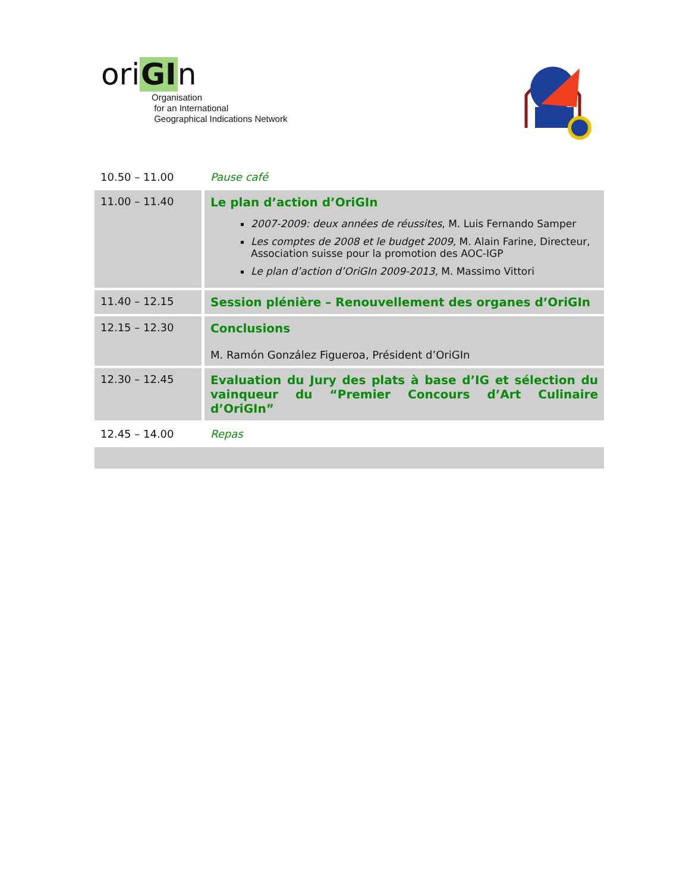oriGIn
Organisation
for an International
Geographical Indications Network
| 10.50 – 11.00 | Pause café |
| 11.00 – 11.40 | Le plan d’action d’OriGIn 2007-2009: deux années de réussites , M. Luis Fernando Samper Les comptes de 2008 et le budget 2009, M. Alain Farine, Directeur, Association suisse pour la promotion des AOC-IGP Le plan d’action d’OriGIn 2009-2013, M. Massimo Vittori |
| 11.40 – 12.15 | Session plénière – Renouvellement des organes d’OriGIn |
| 12.15 – 12.30 | Conclusions M. Ramón González Figueroa, Président d’OriGIn |
| 12.30 – 12.45 | Evaluation du Jury des plats à base d’IG et sélection du vainqueur du “Premier Concours d’Art Culinaire d’OriGIn” |
| 12.45 – 14.00 | Repas |